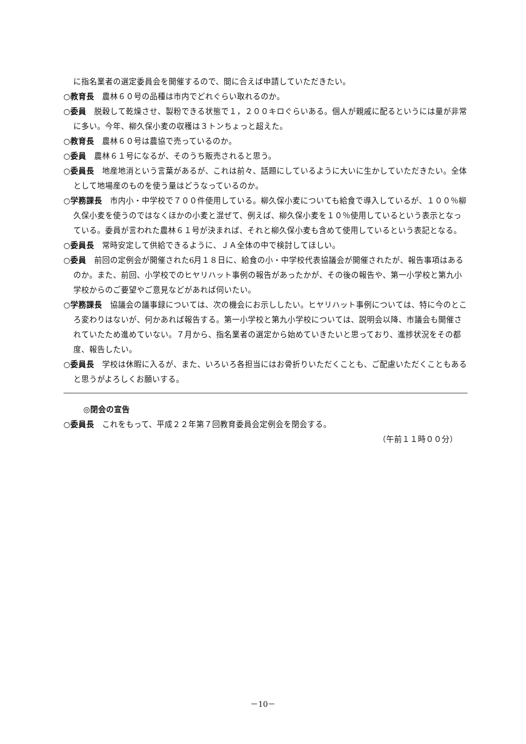に指名業者の選定委員会を開催するので、間に合えば申請していただきたい。
○教育長　農林６０号の品種は市内でどれぐらい取れるのか。
○委員　脱穀して乾燥させ、製粉できる状態で１，２００キロぐらいある。個人が親戚に配るというには量が非常に多い。今年、柳久保小麦の収穫は３トンちょっと超えた。
○教育長　農林６０号は農協で売っているのか。
○委員　農林６１号になるが、そのうち販売されると思う。
○委員長　地産地消という言葉があるが、これは前々、話題にしているように大いに生かしていただきたい。全体として地場産のものを使う量はどうなっているのか。
○学務課長　市内小・中学校で７００件使用している。柳久保小麦についても給食で導入しているが、１００％柳久保小麦を使うのではなくほかの小麦と混ぜて、例えば、柳久保小麦を１０％使用しているという表示となっている。委員が言われた農林６１号が決まれば、それと柳久保小麦も含めて使用しているという表記となる。
○委員長　常時安定して供給できるように、ＪＡ全体の中で検討してほしい。
○委員　前回の定例会が開催された6月１８日に、給食の小・中学校代表協議会が開催されたが、報告事項はあるのか。また、前回、小学校でのヒヤリハット事例の報告があったかが、その後の報告や、第一小学校と第九小学校からのご要望やご意見などがあれば伺いたい。
○学務課長　協議会の議事録については、次の機会にお示ししたい。ヒヤリハット事例については、特に今のところ変わりはないが、何かあれば報告する。第一小学校と第九小学校については、説明会以降、市議会も開催されていたため進めていない。７月から、指名業者の選定から始めていきたいと思っており、進捗状況をその都度、報告したい。
○委員長　学校は休暇に入るが、また、いろいろ各担当にはお骨折りいただくことも、ご配慮いただくこともあると思うがよろしくお願いする。
◎閉会の宣告
○委員長　これをもって、平成２２年第７回教育委員会定例会を閉会する。
（午前１１時００分）
－10－